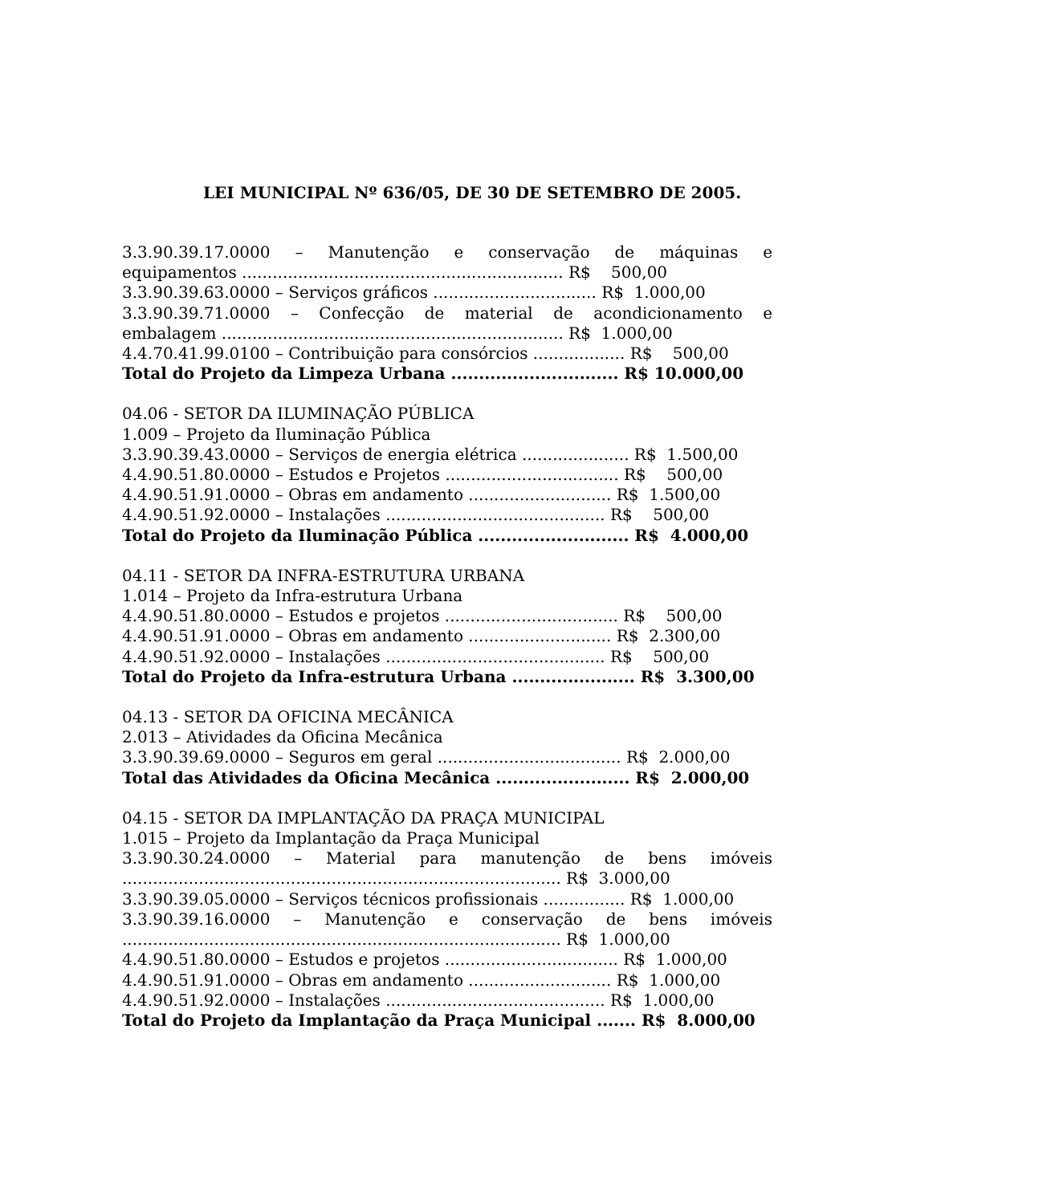LEI MUNICIPAL Nº 636/05, DE 30 DE SETEMBRO DE 2005.
3.3.90.39.17.0000 – Manutenção e conservação de máquinas e
equipamentos ............................................................... R$ 500,00
3.3.90.39.63.0000 – Serviços gráficos ................................ R$ 1.000,00
3.3.90.39.71.0000 – Confecção de material de acondicionamento e
embalagem ................................................................... R$ 1.000,00
4.4.70.41.99.0100 – Contribuição para consórcios .................. R$ 500,00
Total do Projeto da Limpeza Urbana .............................. R$ 10.000,00
04.06 - SETOR DA ILUMINAÇÃO PÚBLICA
1.009 – Projeto da Iluminação Pública
3.3.90.39.43.0000 – Serviços de energia elétrica ..................... R$ 1.500,00
4.4.90.51.80.0000 – Estudos e Projetos .................................. R$ 500,00
4.4.90.51.91.0000 – Obras em andamento ............................ R$ 1.500,00
4.4.90.51.92.0000 – Instalações ........................................... R$ 500,00
Total do Projeto da Iluminação Pública ........................... R$ 4.000,00
04.11 - SETOR DA INFRA-ESTRUTURA URBANA
1.014 – Projeto da Infra-estrutura Urbana
4.4.90.51.80.0000 – Estudos e projetos .................................. R$ 500,00
4.4.90.51.91.0000 – Obras em andamento ............................ R$ 2.300,00
4.4.90.51.92.0000 – Instalações ........................................... R$ 500,00
Total do Projeto da Infra-estrutura Urbana ...................... R$ 3.300,00
04.13 - SETOR DA OFICINA MECÂNICA
2.013 – Atividades da Oficina Mecânica
3.3.90.39.69.0000 – Seguros em geral .................................... R$ 2.000,00
Total das Atividades da Oficina Mecânica ........................ R$ 2.000,00
04.15 - SETOR DA IMPLANTAÇÃO DA PRAÇA MUNICIPAL
1.015 – Projeto da Implantação da Praça Municipal
3.3.90.30.24.0000 – Material para manutenção de bens imóveis
...................................................................................... R$ 3.000,00
3.3.90.39.05.0000 – Serviços técnicos profissionais ................ R$ 1.000,00
3.3.90.39.16.0000 – Manutenção e conservação de bens imóveis
...................................................................................... R$ 1.000,00
4.4.90.51.80.0000 – Estudos e projetos .................................. R$ 1.000,00
4.4.90.51.91.0000 – Obras em andamento ............................ R$ 1.000,00
4.4.90.51.92.0000 – Instalações ........................................... R$ 1.000,00
Total do Projeto da Implantação da Praça Municipal ....... R$ 8.000,00